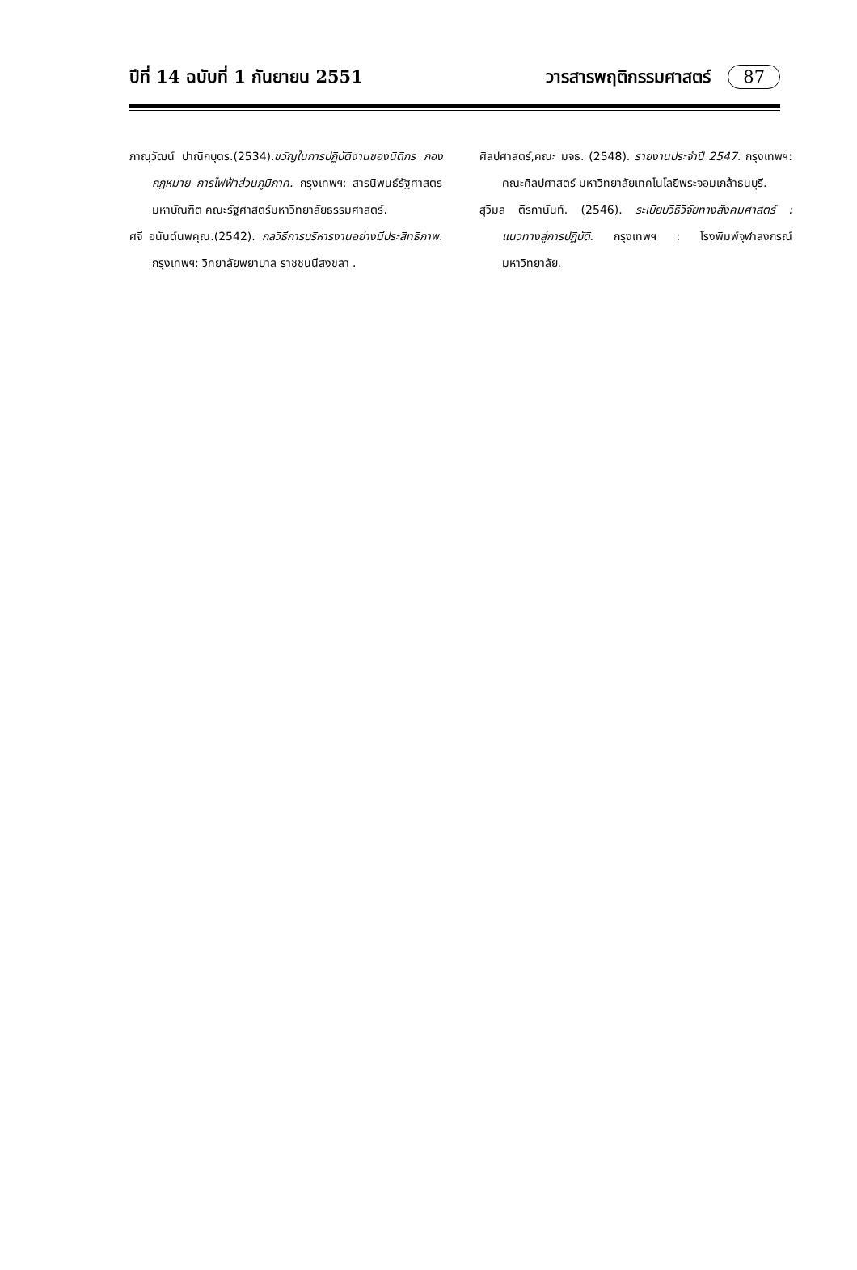ปีที่ 14 ฉบับที่ 1 กันยายน 2551 วารสารพฤติกรรมศาสตร์ 87
ภาณุวัฒน์ ปาณิกบุตร.(2534).ขวัญในการปฏิบัติงานของนิติกร กองกฎหมาย การไฟฟ้าส่วนภูมิภาค. กรุงเทพฯ: สารนิพนธ์รัฐศาสตรมหาบัณฑิต คณะรัฐศาสตร์มหาวิทยาลัยธรรมศาสตร์.
ศจี อนันต์นพคุณ.(2542). กลวิธีการบริหารงานอย่างมีประสิทธิภาพ. กรุงเทพฯ: วิทยาลัยพยาบาล ราชชนนีสงขลา .
ศิลปศาสตร์,คณะ มจธ. (2548). รายงานประจำปี 2547. กรุงเทพฯ: คณะศิลปศาสตร์ มหาวิทยาลัยเทคโนโลยีพระจอมเกล้าธนบุรี.
สุวิมล ติรกานันท์. (2546). ระเบียบวิธีวิจัยทางสังคมศาสตร์ : แนวทางสู่การปฏิบัติ. กรุงเทพฯ : โรงพิมพ์จุฬาลงกรณ์มหาวิทยาลัย.